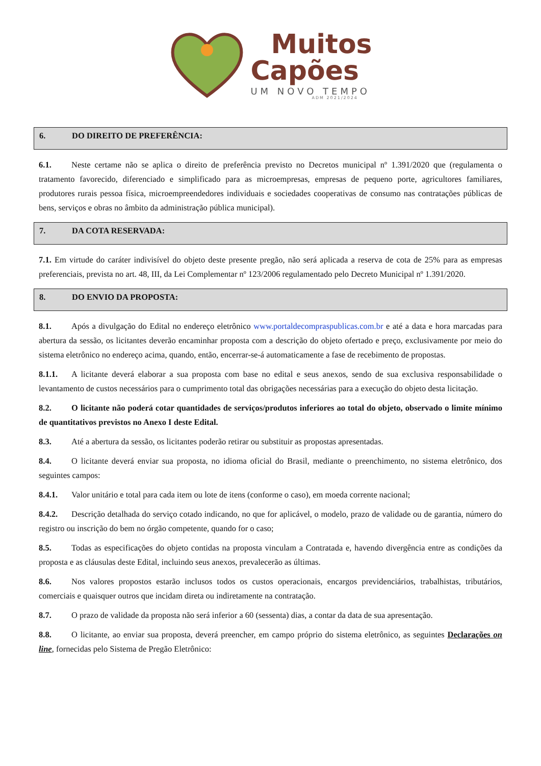Muitos
Capões
UM NOVO TEMPO
ADM 2021/2024
6. DO DIREITO DE PREFERÊNCIA:
6.1. Neste certame não se aplica o direito de preferência previsto no Decretos municipal nº 1.391/2020 que (regulamenta o tratamento favorecido, diferenciado e simplificado para as microempresas, empresas de pequeno porte, agricultores familiares, produtores rurais pessoa física, microempreendedores individuais e sociedades cooperativas de consumo nas contratações públicas de bens, serviços e obras no âmbito da administração pública municipal).
7. DA COTA RESERVADA:
7.1. Em virtude do caráter indivisível do objeto deste presente pregão, não será aplicada a reserva de cota de 25% para as empresas preferenciais, prevista no art. 48, III, da Lei Complementar nº 123/2006 regulamentado pelo Decreto Municipal nº 1.391/2020.
8. DO ENVIO DA PROPOSTA:
8.1. Após a divulgação do Edital no endereço eletrônico www.portaldecompraspublicas.com.br e até a data e hora marcadas para abertura da sessão, os licitantes deverão encaminhar proposta com a descrição do objeto ofertado e preço, exclusivamente por meio do sistema eletrônico no endereço acima, quando, então, encerrar-se-á automaticamente a fase de recebimento de propostas.
8.1.1. A licitante deverá elaborar a sua proposta com base no edital e seus anexos, sendo de sua exclusiva responsabilidade o levantamento de custos necessários para o cumprimento total das obrigações necessárias para a execução do objeto desta licitação.
8.2. O licitante não poderá cotar quantidades de serviços/produtos inferiores ao total do objeto, observado o limite mínimo de quantitativos previstos no Anexo I deste Edital.
8.3. Até a abertura da sessão, os licitantes poderão retirar ou substituir as propostas apresentadas.
8.4. O licitante deverá enviar sua proposta, no idioma oficial do Brasil, mediante o preenchimento, no sistema eletrônico, dos seguintes campos:
8.4.1. Valor unitário e total para cada item ou lote de itens (conforme o caso), em moeda corrente nacional;
8.4.2. Descrição detalhada do serviço cotado indicando, no que for aplicável, o modelo, prazo de validade ou de garantia, número do registro ou inscrição do bem no órgão competente, quando for o caso;
8.5. Todas as especificações do objeto contidas na proposta vinculam a Contratada e, havendo divergência entre as condições da proposta e as cláusulas deste Edital, incluindo seus anexos, prevalecerão as últimas.
8.6. Nos valores propostos estarão inclusos todos os custos operacionais, encargos previdenciários, trabalhistas, tributários, comerciais e quaisquer outros que incidam direta ou indiretamente na contratação.
8.7. O prazo de validade da proposta não será inferior a 60 (sessenta) dias, a contar da data de sua apresentação.
8.8. O licitante, ao enviar sua proposta, deverá preencher, em campo próprio do sistema eletrônico, as seguintes Declarações on line, fornecidas pelo Sistema de Pregão Eletrônico: